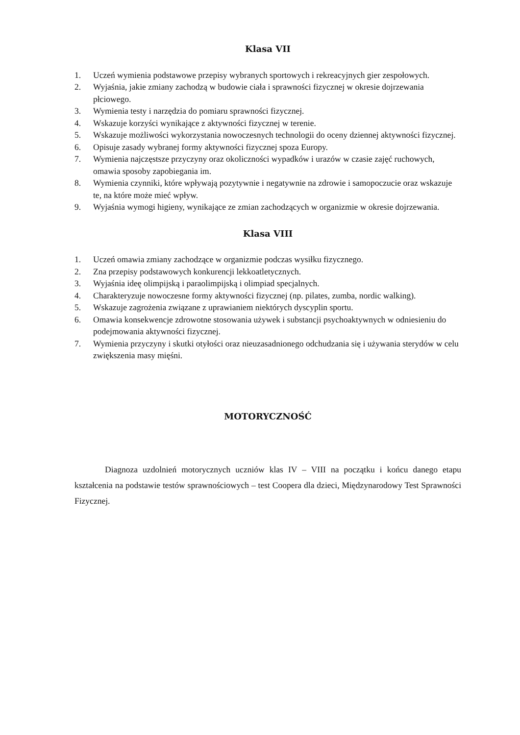Klasa VII
1. Uczeń wymienia podstawowe przepisy wybranych sportowych i rekreacyjnych gier zespołowych.
2. Wyjaśnia, jakie zmiany zachodzą w budowie ciała i sprawności fizycznej w okresie dojrzewania płciowego.
3. Wymienia testy i narzędzia do pomiaru sprawności fizycznej.
4. Wskazuje korzyści wynikające z aktywności fizycznej w terenie.
5. Wskazuje możliwości wykorzystania nowoczesnych technologii do oceny dziennej aktywności fizycznej.
6. Opisuje zasady wybranej formy aktywności fizycznej spoza Europy.
7. Wymienia najczęstsze przyczyny oraz okoliczności wypadków i urazów w czasie zajęć ruchowych, omawia sposoby zapobiegania im.
8. Wymienia czynniki, które wpływają pozytywnie i negatywnie na zdrowie i samopoczucie oraz wskazuje te, na które może mieć wpływ.
9. Wyjaśnia wymogi higieny, wynikające ze zmian zachodzących w organizmie w okresie dojrzewania.
Klasa VIII
1. Uczeń omawia zmiany zachodzące w organizmie podczas wysiłku fizycznego.
2. Zna przepisy podstawowych konkurencji lekkoatletycznych.
3. Wyjaśnia ideę olimpijską i paraolimpijską i olimpiad specjalnych.
4. Charakteryzuje nowoczesne formy aktywności fizycznej (np. pilates, zumba, nordic walking).
5. Wskazuje zagrożenia związane z uprawianiem niektórych dyscyplin sportu.
6. Omawia konsekwencje zdrowotne stosowania używek i substancji psychoaktywnych w odniesieniu do podejmowania aktywności fizycznej.
7. Wymienia przyczyny i skutki otyłości oraz nieuzasadnionego odchudzania się i używania sterydów w celu zwiększenia masy mięśni.
MOTORYCZNOŚĆ
Diagnoza uzdolnień motorycznych uczniów klas IV – VIII na początku i końcu danego etapu kształcenia na podstawie testów sprawnościowych – test Coopera dla dzieci, Międzynarodowy Test Sprawności Fizycznej.